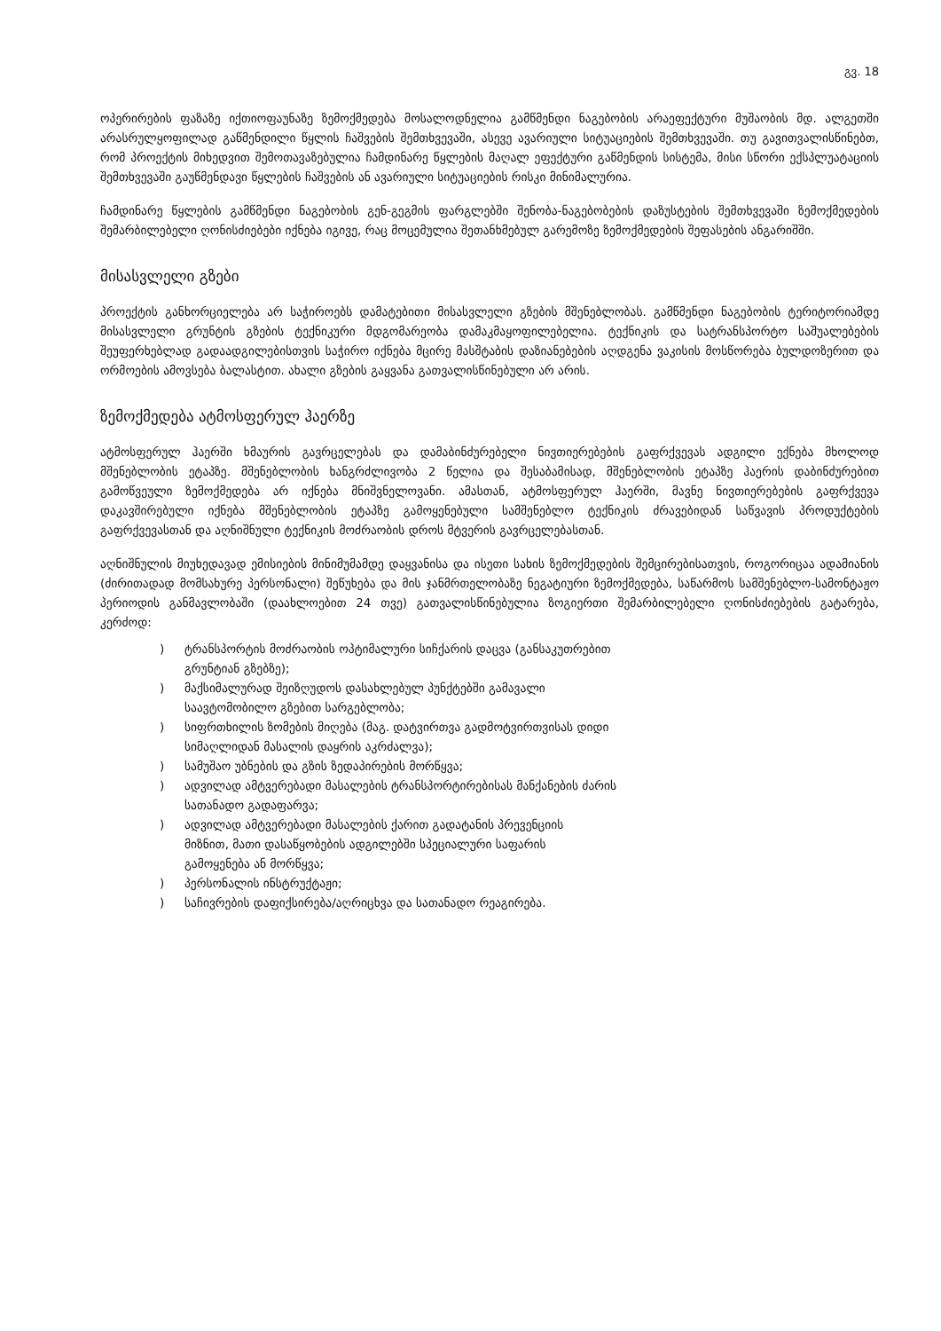გვ. 18
ოპერირების ფაზაზე იქთიოფაუნაზე ზემოქმედება მოსალოდნელია გამწმენდი ნაგებობის არაეფექტური მუშაობის მდ. ალგეთში არასრულყოფილად გაწმენდილი წყლის ჩაშვების შემთხვევაში, ასევე ავარიული სიტუაციების შემთხვევაში. თუ გავითვალისწინებთ, რომ პროექტის მიხედვით შემოთავაზებულია ჩამდინარე წყლების მაღალ ეფექტური გაწმენდის სისტემა, მისი სწორი ექსპლუატაციის შემთხვევაში გაუწმენდავი წყლების ჩაშვების ან ავარიული სიტუაციების რისკი მინიმალურია.
ჩამდინარე წყლების გამწმენდი ნაგებობის გენ-გეგმის ფარგლებში შენობა-ნაგებობების დაზუსტების შემთხვევაში ზემოქმედების შემარბილებელი ღონისძიებები იქნება იგივე, რაც მოცემულია შეთანხმებულ გარემოზე ზემოქმედების შეფასების ანგარიშში.
მისასვლელი გზები
პროექტის განხორციელება არ საჭიროებს დამატებითი მისასვლელი გზების მშენებლობას. გამწმენდი ნაგებობის ტერიტორიამდე მისასვლელი გრუნტის გზების ტექნიკური მდგომარეობა დამაკმაყოფილებელია. ტექნიკის და სატრანსპორტო საშუალებების შეუფერხებლად გადაადგილებისთვის საჭირო იქნება მცირე მასშტაბის დაზიანებების აღდგენა ვაკისის მოსწორება ბულდოზერით და ორმოების ამოვსება ბალასტით. ახალი გზების გაყვანა გათვალისწინებული არ არის.
ზემოქმედება ატმოსფერულ ჰაერზე
ატმოსფერულ ჰაერში ხმაურის გავრცელებას და დამაბინძურებელი ნივთიერებების გაფრქვევას ადგილი ექნება მხოლოდ მშენებლობის ეტაპზე. მშენებლობის ხანგრძლივობა 2 წელია და შესაბამისად, მშენებლობის ეტაპზე ჰაერის დაბინძურებით გამოწვეული ზემოქმედება არ იქნება მნიშვნელოვანი. ამასთან, ატმოსფერულ ჰაერში, მავნე ნივთიერებების გაფრქვევა დაკავშირებული იქნება მშენებლობის ეტაპზე გამოყენებული სამშენებლო ტექნიკის ძრავებიდან საწვავის პროდუქტების გაფრქვევასთან და აღნიშნული ტექნიკის მოძრაობის დროს მტვერის გავრცელებასთან.
აღნიშნულის მიუხედავად ემისიების მინიმუმამდე დაყვანისა და ისეთი სახის ზემოქმედების შემცირებისათვის, როგორიცაა ადამიანის (ძირითადად მომსახურე პერსონალი) შეწუხება და მის ჯანმრთელობაზე ნეგატიური ზემოქმედება, საწარმოს სამშენებლო-სამონტაჟო პერიოდის განმავლობაში (დაახლოებით 24 თვე) გათვალისწინებულია ზოგიერთი შემარბილებელი ღონისძიებების გატარება, კერძოდ:
) ტრანსპორტის მოძრაობის ოპტიმალური სიჩქარის დაცვა (განსაკუთრებით
გრუნტიან გზებზე);
) მაქსიმალურად შეიზღუდოს დასახლებულ პუნქტებში გამავალი
საავტომობილო გზებით სარგებლობა;
) სიფრთხილის ზომების მიღება (მაგ. დატვირთვა გადმოტვირთვისას დიდი
სიმაღლიდან მასალის დაყრის აკრძალვა);
) სამუშაო უბნების და გზის ზედაპირების მორწყვა;
) ადვილად ამტვერებადი მასალების ტრანსპორტირებისას მანქანების ძარის
სათანადო გადაფარვა;
) ადვილად ამტვერებადი მასალების ქარით გადატანის პრევენციის
მიზნით, მათი დასაწყობების ადგილებში სპეციალური საფარის
გამოყენება ან მორწყვა;
) პერსონალის ინსტრუქტაჟი;
) საჩივრების დაფიქსირება/აღრიცხვა და სათანადო რეაგირება.